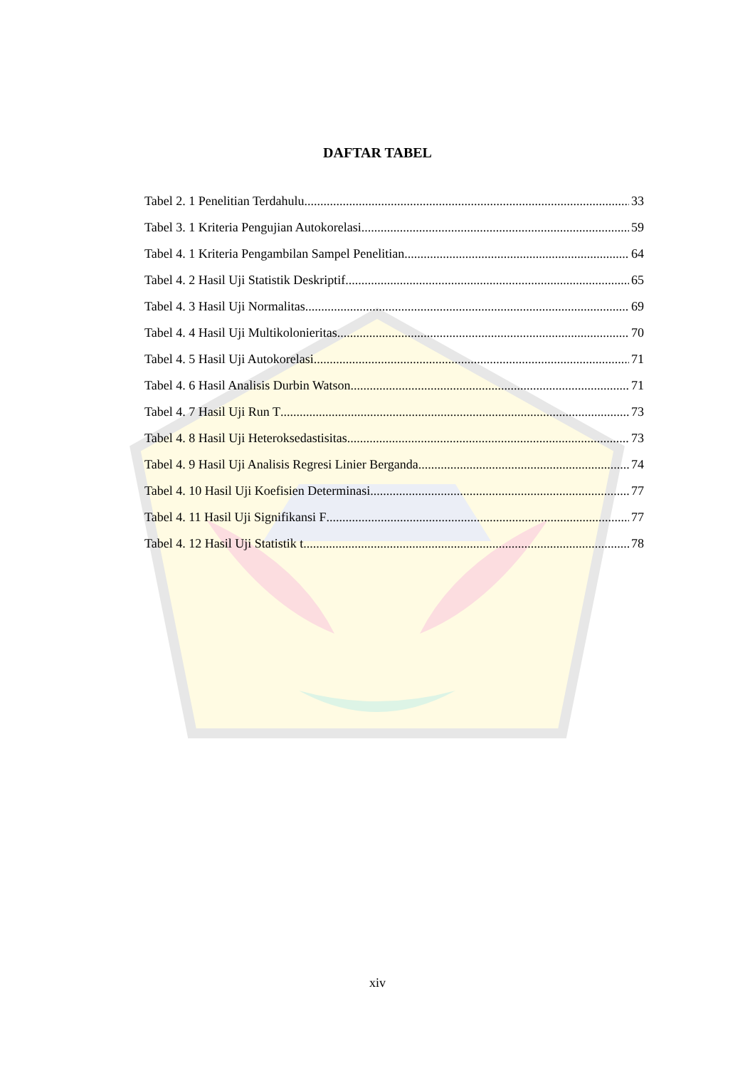DAFTAR TABEL
Tabel 2. 1 Penelitian Terdahulu 33
Tabel 3. 1 Kriteria Pengujian Autokorelasi 59
Tabel 4. 1 Kriteria Pengambilan Sampel Penelitian 64
Tabel 4. 2 Hasil Uji Statistik Deskriptif 65
Tabel 4. 3 Hasil Uji Normalitas 69
Tabel 4. 4 Hasil Uji Multikolonieritas 70
Tabel 4. 5 Hasil Uji Autokorelasi 71
Tabel 4. 6 Hasil Analisis Durbin Watson 71
Tabel 4. 7 Hasil Uji Run T 73
Tabel 4. 8 Hasil Uji Heteroksedastisitas 73
Tabel 4. 9 Hasil Uji Analisis Regresi Linier Berganda 74
Tabel 4. 10 Hasil Uji Koefisien Determinasi 77
Tabel 4. 11 Hasil Uji Signifikansi F 77
Tabel 4. 12 Hasil Uji Statistik t 78
xiv